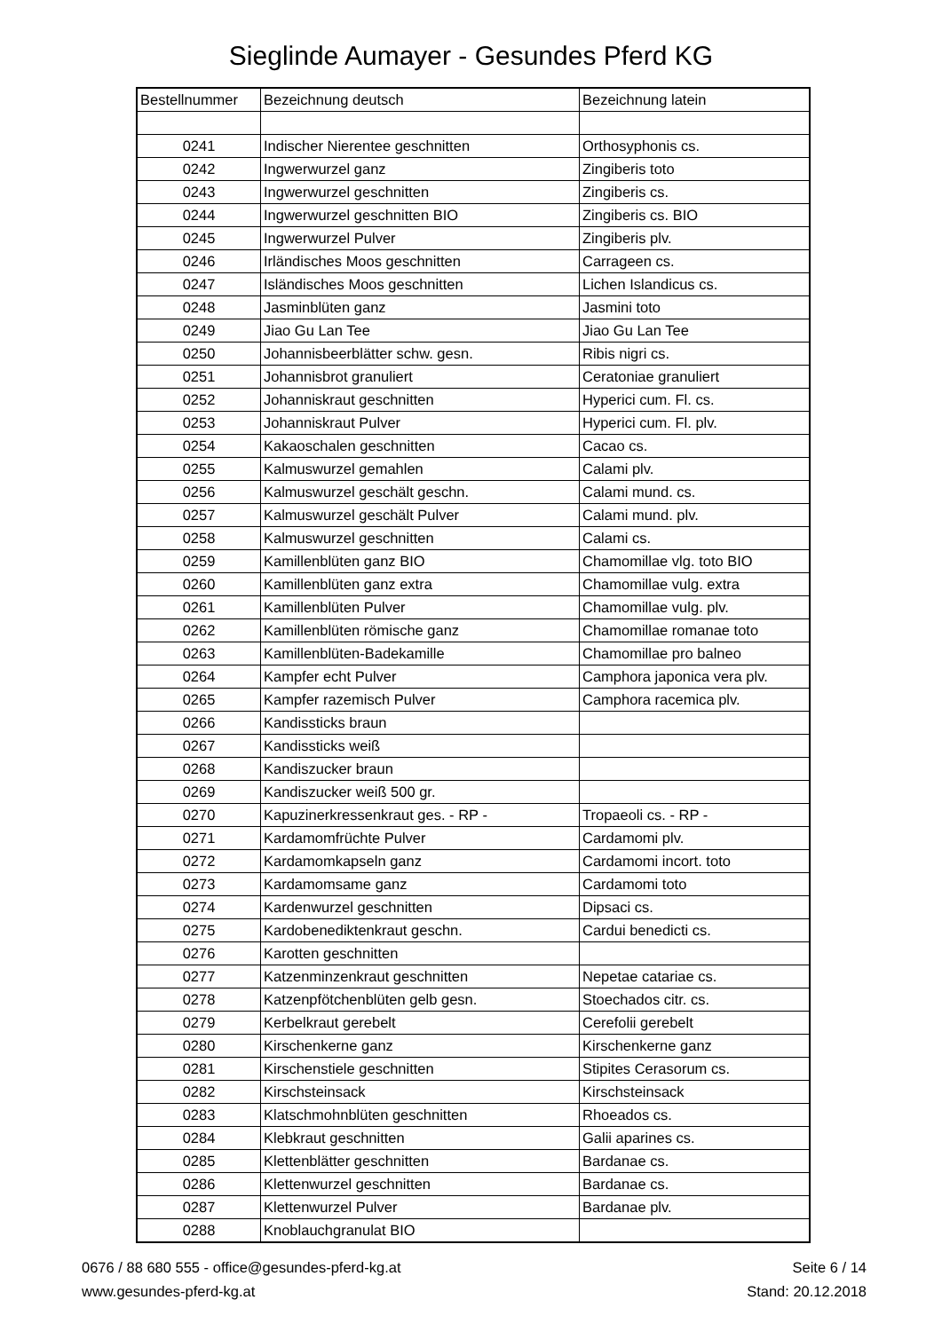Sieglinde Aumayer - Gesundes Pferd KG
| Bestellnummer | Bezeichnung deutsch | Bezeichnung latein |
| --- | --- | --- |
| 0241 | Indischer Nierentee geschnitten | Orthosyphonis cs. |
| 0242 | Ingwerwurzel ganz | Zingiberis toto |
| 0243 | Ingwerwurzel geschnitten | Zingiberis cs. |
| 0244 | Ingwerwurzel geschnitten BIO | Zingiberis cs. BIO |
| 0245 | Ingwerwurzel Pulver | Zingiberis plv. |
| 0246 | Irländisches Moos geschnitten | Carrageen cs. |
| 0247 | Isländisches Moos geschnitten | Lichen Islandicus cs. |
| 0248 | Jasminblüten ganz | Jasmini toto |
| 0249 | Jiao Gu Lan Tee | Jiao Gu Lan Tee |
| 0250 | Johannisbeerblätter schw. gesn. | Ribis nigri cs. |
| 0251 | Johannisbrot granuliert | Ceratoniae granuliert |
| 0252 | Johanniskraut geschnitten | Hyperici cum. Fl. cs. |
| 0253 | Johanniskraut Pulver | Hyperici cum. Fl. plv. |
| 0254 | Kakaoschalen geschnitten | Cacao cs. |
| 0255 | Kalmuswurzel gemahlen | Calami plv. |
| 0256 | Kalmuswurzel geschält geschn. | Calami mund. cs. |
| 0257 | Kalmuswurzel geschält Pulver | Calami mund. plv. |
| 0258 | Kalmuswurzel geschnitten | Calami cs. |
| 0259 | Kamillenblüten ganz BIO | Chamomillae vlg. toto BIO |
| 0260 | Kamillenblüten ganz extra | Chamomillae vulg. extra |
| 0261 | Kamillenblüten Pulver | Chamomillae vulg. plv. |
| 0262 | Kamillenblüten römische ganz | Chamomillae romanae toto |
| 0263 | Kamillenblüten-Badekamille | Chamomillae pro balneo |
| 0264 | Kampfer echt Pulver | Camphora japonica vera plv. |
| 0265 | Kampfer razemisch Pulver | Camphora racemica plv. |
| 0266 | Kandissticks braun | |
| 0267 | Kandissticks weiß | |
| 0268 | Kandiszucker braun | |
| 0269 | Kandiszucker weiß 500 gr. | |
| 0270 | Kapuzinerkressenkraut ges. - RP - | Tropaeoli cs. - RP - |
| 0271 | Kardamomfrüchte Pulver | Cardamomi plv. |
| 0272 | Kardamomkapseln ganz | Cardamomi incort. toto |
| 0273 | Kardamomsame ganz | Cardamomi toto |
| 0274 | Kardenwurzel geschnitten | Dipsaci cs. |
| 0275 | Kardobenediktenkraut geschn. | Cardui benedicti cs. |
| 0276 | Karotten geschnitten | |
| 0277 | Katzenminzenkraut geschnitten | Nepetae catariae cs. |
| 0278 | Katzenpfötchenblüten gelb gesn. | Stoechados citr. cs. |
| 0279 | Kerbelkraut gerebelt | Cerefolii gerebelt |
| 0280 | Kirschenkerne ganz | Kirschenkerne ganz |
| 0281 | Kirschenstiele geschnitten | Stipites Cerasorum cs. |
| 0282 | Kirschsteinsack | Kirschsteinsack |
| 0283 | Klatschmohnblüten geschnitten | Rhoeados cs. |
| 0284 | Klebkraut geschnitten | Galii aparines cs. |
| 0285 | Klettenblätter geschnitten | Bardanae cs. |
| 0286 | Klettenwurzel geschnitten | Bardanae cs. |
| 0287 | Klettenwurzel Pulver | Bardanae plv. |
| 0288 | Knoblauchgranulat BIO | |
0676 / 88 680 555 - office@gesundes-pferd-kg.at
www.gesundes-pferd-kg.at
Seite 6 / 14
Stand: 20.12.2018